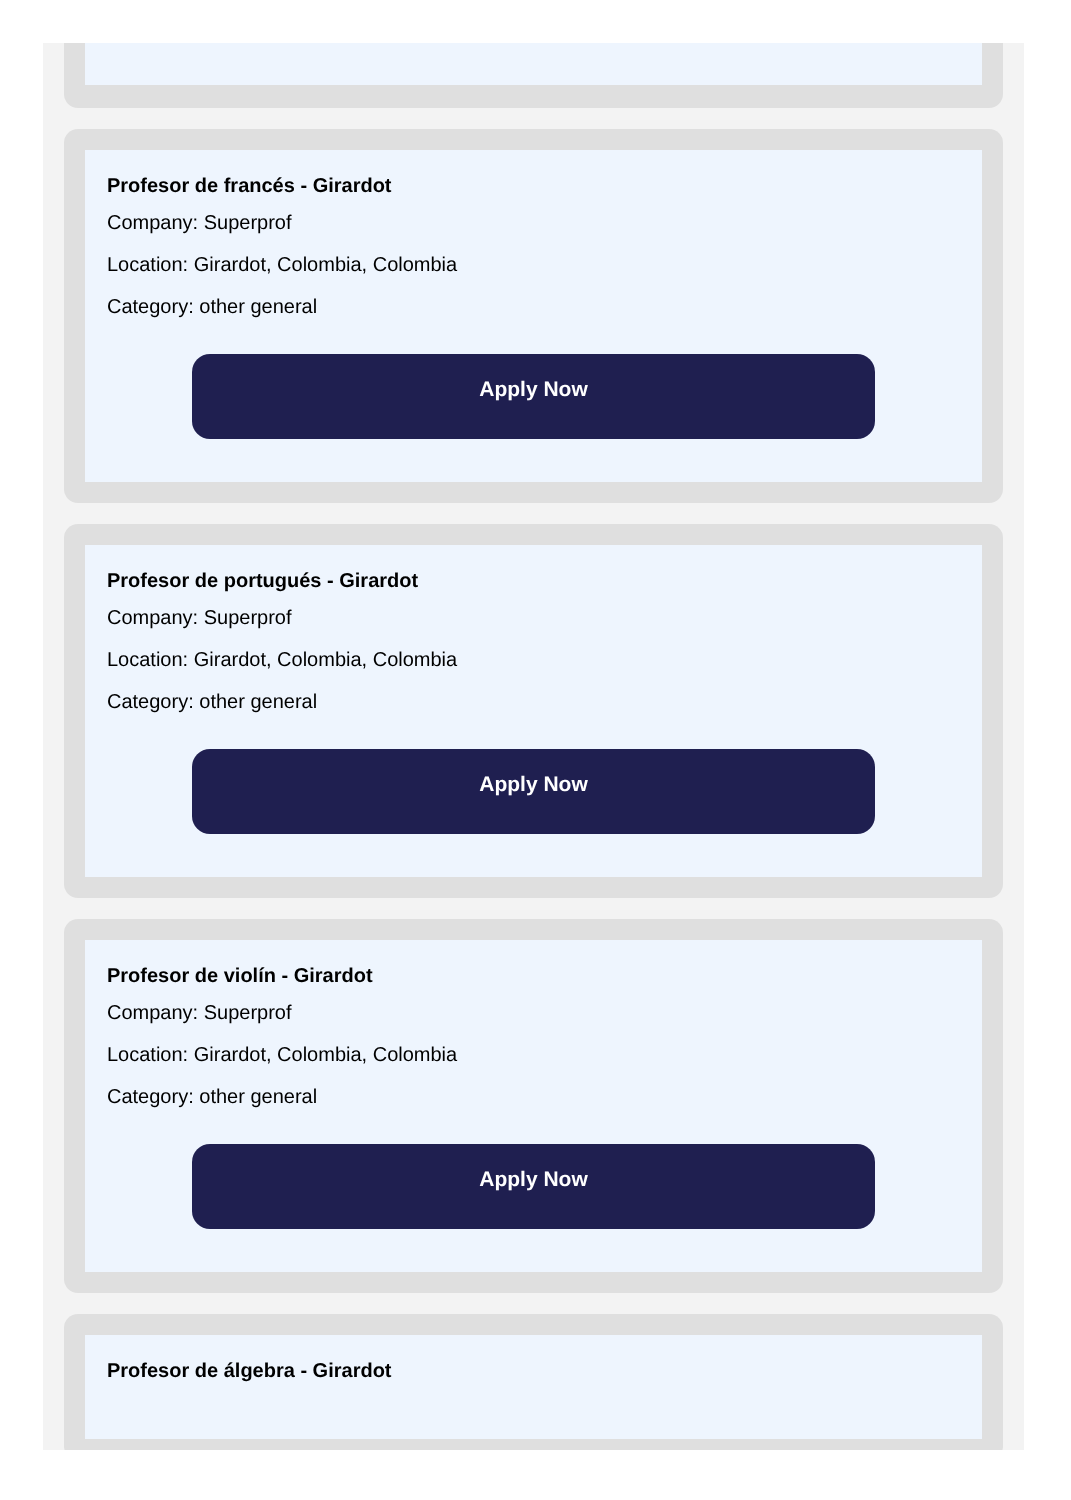Profesor de francés - Girardot
Company: Superprof
Location: Girardot, Colombia, Colombia
Category: other general
Apply Now
Profesor de portugués - Girardot
Company: Superprof
Location: Girardot, Colombia, Colombia
Category: other general
Apply Now
Profesor de violín - Girardot
Company: Superprof
Location: Girardot, Colombia, Colombia
Category: other general
Apply Now
Profesor de álgebra - Girardot